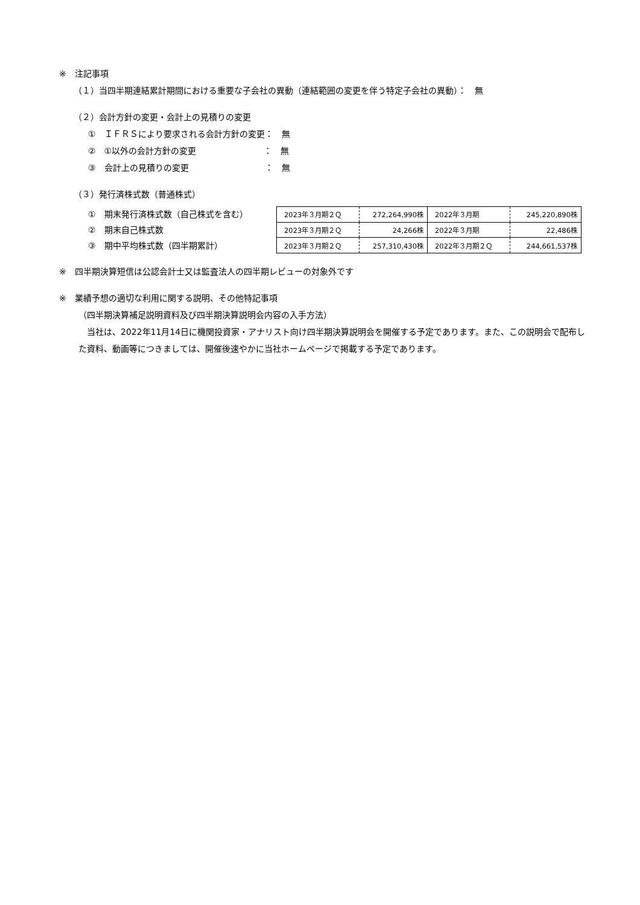※　注記事項
（１）当四半期連結累計期間における重要な子会社の異動（連結範囲の変更を伴う特定子会社の異動）：　無
（２）会計方針の変更・会計上の見積りの変更
①　ＩＦＲＳにより要求される会計方針の変更：　無
②　①以外の会計方針の変更　　　　　　　　：　無
③　会計上の見積りの変更　　　　　　　　　：　無
（３）発行済株式数（普通株式）
①　期末発行済株式数（自己株式を含む）
②　期末自己株式数
③　期中平均株式数（四半期累計）
| 2023年３月期２Ｑ | 272,264,990株 | 2022年３月期 | 245,220,890株 |
| 2023年３月期２Ｑ | 24,266株 | 2022年３月期 | 22,486株 |
| 2023年３月期２Ｑ | 257,310,430株 | 2022年３月期２Ｑ | 244,661,537株 |
※　四半期決算短信は公認会計士又は監査法人の四半期レビューの対象外です
※　業績予想の適切な利用に関する説明、その他特記事項
（四半期決算補足説明資料及び四半期決算説明会内容の入手方法）
　当社は、2022年11月14日に機関投資家・アナリスト向け四半期決算説明会を開催する予定であります。また、この説明会で配布した資料、動画等につきましては、開催後速やかに当社ホームページで掲載する予定であります。